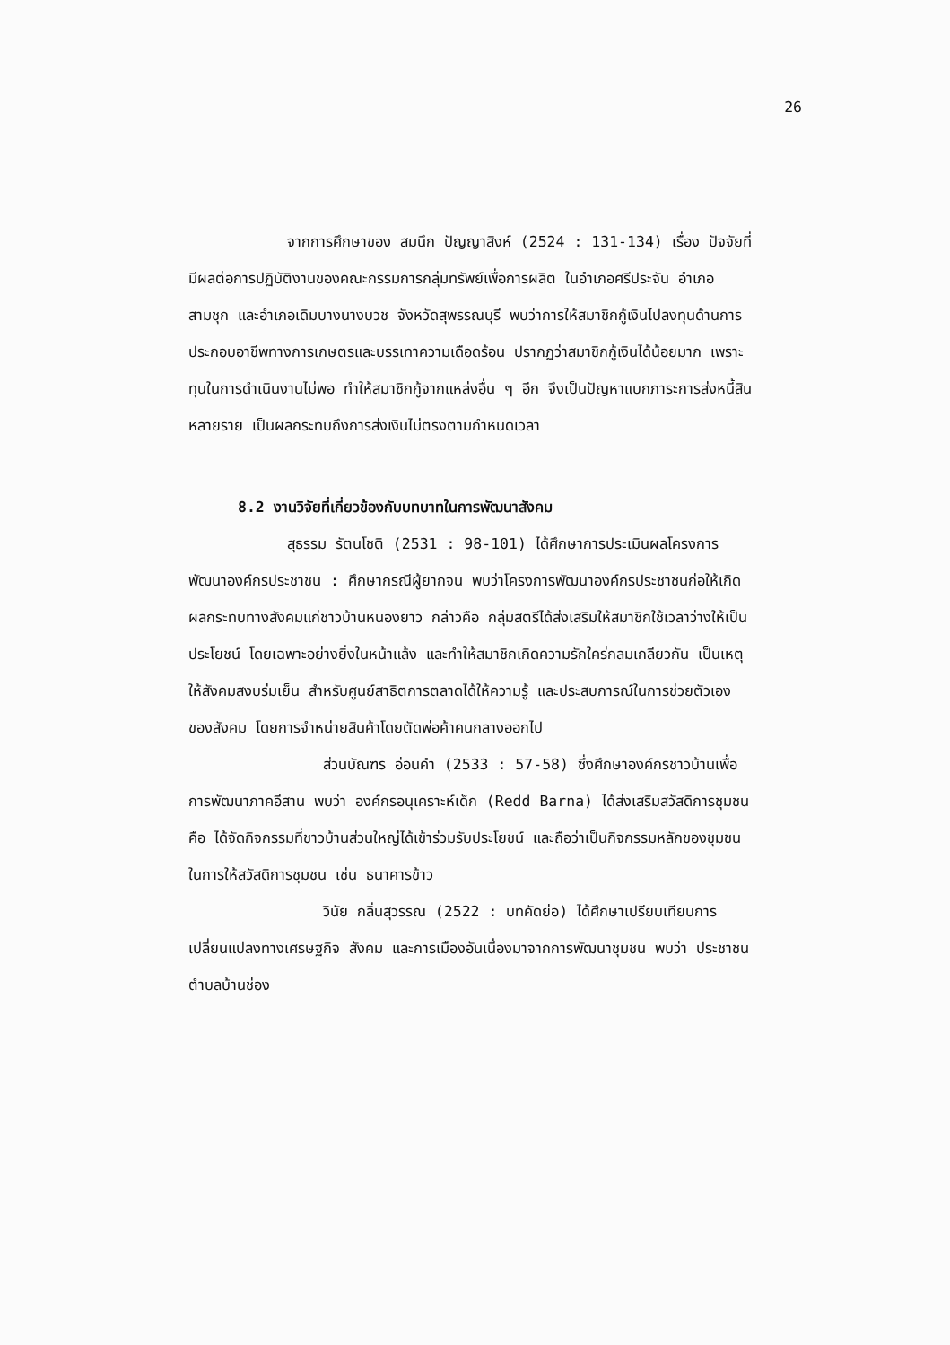26
จากการศึกษาของ สมนึก ปัญญาสิงห์ (2524 : 131-134) เรื่อง ปัจจัยที่มีผลต่อการปฏิบัติงานของคณะกรรมการกลุ่มทรัพย์เพื่อการผลิต ในอำเภอศรีประจัน อำเภอสามชุก และอำเภอเดิมบางนางบวช จังหวัดสุพรรณบุรี พบว่าการให้สมาชิกกู้เงินไปลงทุนด้านการประกอบอาชีพทางการเกษตรและบรรเทาความเดือดร้อน ปรากฏว่าสมาชิกกู้เงินได้น้อยมาก เพราะทุนในการดำเนินงานไม่พอ ทำให้สมาชิกกู้จากแหล่งอื่น ๆ อีก จึงเป็นปัญหาแบกภาระการส่งหนี้สินหลายราย เป็นผลกระทบถึงการส่งเงินไม่ตรงตามกำหนดเวลา
8.2 งานวิจัยที่เกี่ยวข้องกับบทบาทในการพัฒนาสังคม
สุธรรม รัตนโชติ (2531 : 98-101) ได้ศึกษาการประเมินผลโครงการพัฒนาองค์กรประชาชน : ศึกษากรณีผู้ยากจน พบว่าโครงการพัฒนาองค์กรประชาชนก่อให้เกิดผลกระทบทางสังคมแก่ชาวบ้านหนองยาว กล่าวคือ กลุ่มสตรีได้ส่งเสริมให้สมาชิกใช้เวลาว่างให้เป็นประโยชน์ โดยเฉพาะอย่างยิ่งในหน้าแล้ง และทำให้สมาชิกเกิดความรักใคร่กลมเกลียวกัน เป็นเหตุให้สังคมสงบร่มเย็น สำหรับศูนย์สาธิตการตลาดได้ให้ความรู้ และประสบการณ์ในการช่วยตัวเองของสังคม โดยการจำหน่ายสินค้าโดยตัดพ่อค้าคนกลางออกไป
ส่วนบัณฑร อ่อนคำ (2533 : 57-58) ซึ่งศึกษาองค์กรชาวบ้านเพื่อการพัฒนาภาคอีสาน พบว่า องค์กรอนุเคราะห์เด็ก (Redd Barna) ได้ส่งเสริมสวัสดิการชุมชน คือ ได้จัดกิจกรรมที่ชาวบ้านส่วนใหญ่ได้เข้าร่วมรับประโยชน์ และถือว่าเป็นกิจกรรมหลักของชุมชนในการให้สวัสดิการชุมชน เช่น ธนาคารข้าว
วินัย กลิ่นสุวรรณ (2522 : บทคัดย่อ) ได้ศึกษาเปรียบเทียบการเปลี่ยนแปลงทางเศรษฐกิจ สังคม และการเมืองอันเนื่องมาจากการพัฒนาชุมชน พบว่า ประชาชนตำบลบ้านช่อง